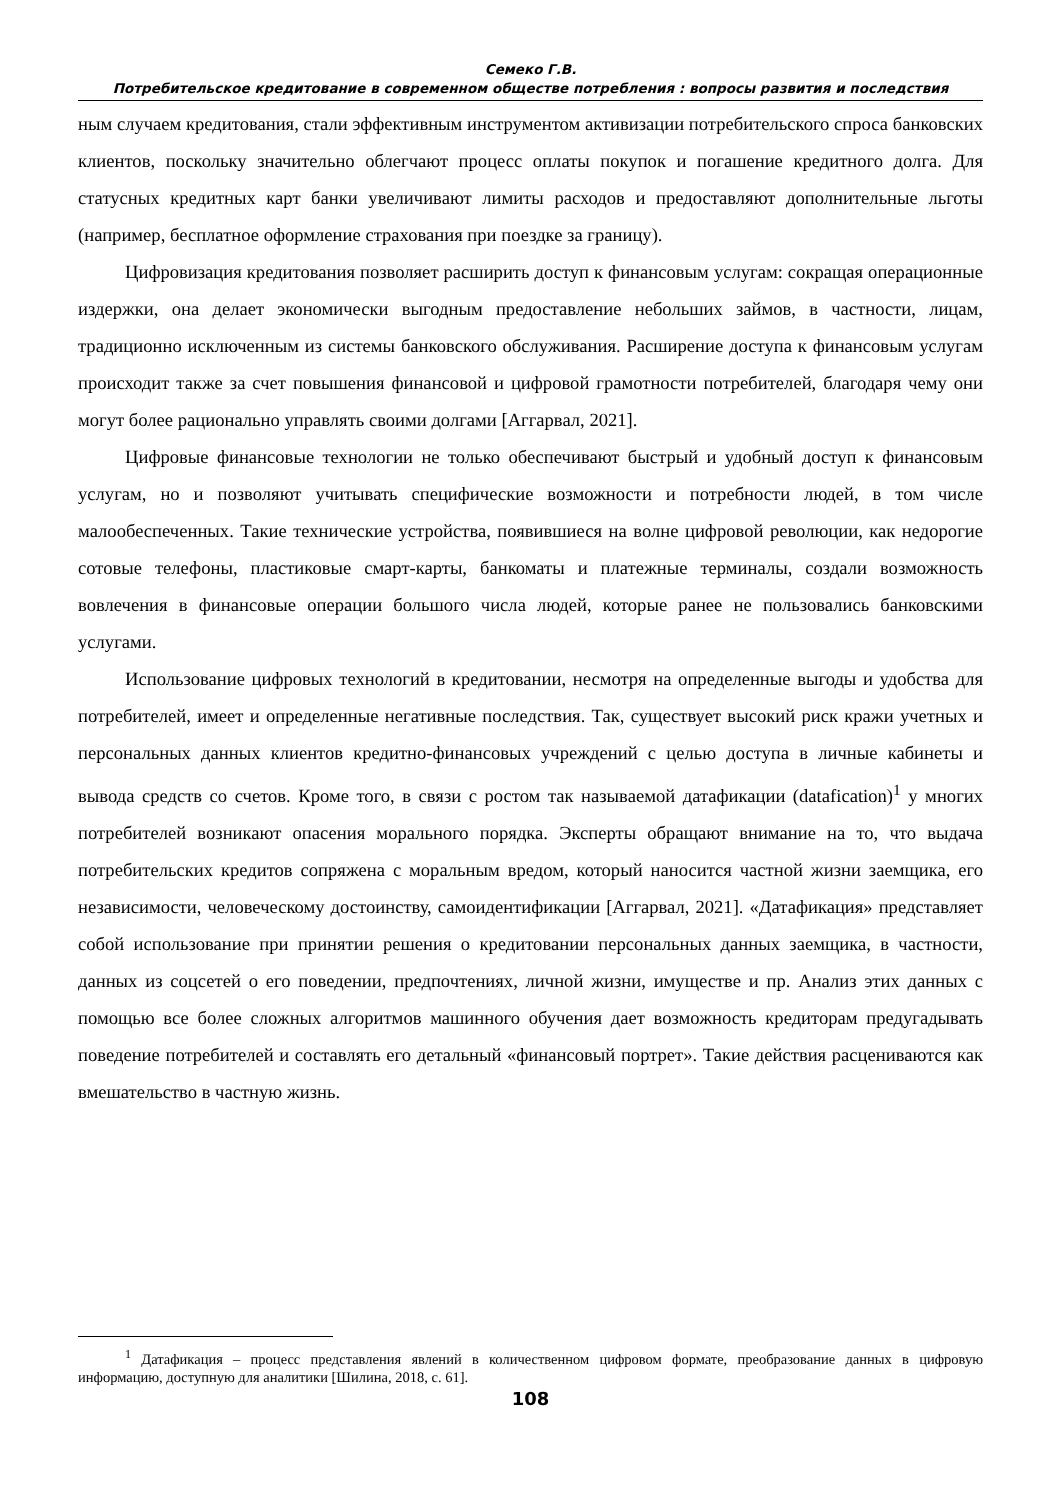Семеко Г.В.
Потребительское кредитование в современном обществе потребления : вопросы развития и последствия
ным случаем кредитования, стали эффективным инструментом активизации потребительского спроса банковских клиентов, поскольку значительно облегчают процесс оплаты покупок и погашение кредитного долга. Для статусных кредитных карт банки увеличивают лимиты расходов и предоставляют дополнительные льготы (например, бесплатное оформление страхования при поездке за границу).
Цифровизация кредитования позволяет расширить доступ к финансовым услугам: сокращая операционные издержки, она делает экономически выгодным предоставление небольших займов, в частности, лицам, традиционно исключенным из системы банковского обслуживания. Расширение доступа к финансовым услугам происходит также за счет повышения финансовой и цифровой грамотности потребителей, благодаря чему они могут более рационально управлять своими долгами [Аггарвал, 2021].
Цифровые финансовые технологии не только обеспечивают быстрый и удобный доступ к финансовым услугам, но и позволяют учитывать специфические возможности и потребности людей, в том числе малообеспеченных. Такие технические устройства, появившиеся на волне цифровой революции, как недорогие сотовые телефоны, пластиковые смарт-карты, банкоматы и платежные терминалы, создали возможность вовлечения в финансовые операции большого числа людей, которые ранее не пользовались банковскими услугами.
Использование цифровых технологий в кредитовании, несмотря на определенные выгоды и удобства для потребителей, имеет и определенные негативные последствия. Так, существует высокий риск кражи учетных и персональных данных клиентов кредитно-финансовых учреждений с целью доступа в личные кабинеты и вывода средств со счетов. Кроме того, в связи с ростом так называемой датафикации (datafication)<sup>1</sup> у многих потребителей возникают опасения морального порядка. Эксперты обращают внимание на то, что выдача потребительских кредитов сопряжена с моральным вредом, который наносится частной жизни заемщика, его независимости, человеческому достоинству, самоидентификации [Аггарвал, 2021]. «Датафикация» представляет собой использование при принятии решения о кредитовании персональных данных заемщика, в частности, данных из соцсетей о его поведении, предпочтениях, личной жизни, имуществе и пр. Анализ этих данных с помощью все более сложных алгоритмов машинного обучения дает возможность кредиторам предугадывать поведение потребителей и составлять его детальный «финансовый портрет». Такие действия расцениваются как вмешательство в частную жизнь.
<sup>1</sup> Датафикация – процесс представления явлений в количественном цифровом формате, преобразование данных в цифровую информацию, доступную для аналитики [Шилина, 2018, с. 61].
108